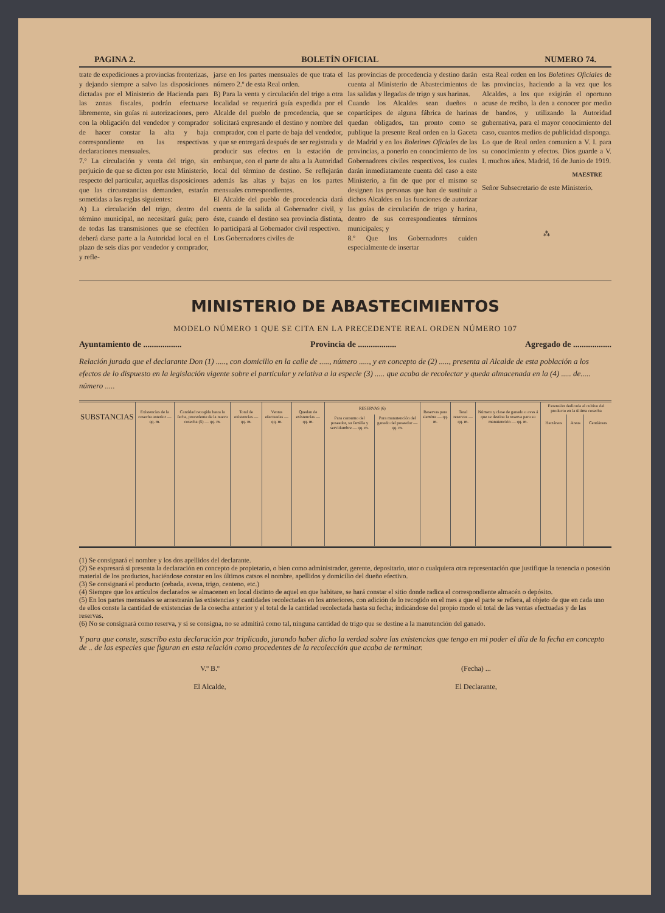PAGINA 2. BOLETÍN OFICIAL NUMERO 74.
trate de expediciones a provincias fronterizas, y dejando siempre a salvo las disposiciones dictadas por el Ministerio de Hacienda para las zonas fiscales, podrán efectuarse libremente, sin guías ni autorizaciones, pero con la obligación del vendedor y comprador de hacer constar la alta y baja correspondiente en las respectivas declaraciones mensuales.
7.º La circulación y venta del trigo, sin perjuicio de que se dicten por este Ministerio, respecto del particular, aquellas disposiciones que las circunstancias demanden, estarán sometidas a las reglas siguientes:
A) La circulación del trigo, dentro del término municipal, no necesitará guía; pero de todas las transmisiones que se efectúen deberá darse parte a la Autoridad local en el plazo de seis días por vendedor y comprador, y refle-
jarse en los partes mensuales de que trata el número 2.º de esta Real orden.
B) Para la venta y circulación del trigo a otra localidad se requerirá guía expedida por el Alcalde del pueblo de procedencia, que se solicitará expresando el destino y nombre del comprador, con el parte de baja del vendedor, y que se entregará después de ser registrada y producir sus efectos en la estación de embarque, con el parte de alta a la Autoridad local del término de destino. Se reflejarán además las altas y bajas en los partes mensuales correspondientes.
El Alcalde del pueblo de procedencia dará cuenta de la salida al Gobernador civil, y éste, cuando el destino sea provincia distinta, lo participará al Gobernador civil respectivo.
Los Gobernadores civiles de
las provincias de procedencia y destino darán cuenta al Ministerio de Abastecimientos de las salidas y llegadas de trigo y sus harinas.
Cuando los Alcaldes sean dueños o copartícipes de alguna fábrica de harinas quedan obligados, tan pronto como se publique la presente Real orden en la Gaceta de Madrid y en los Boletines Oficiales de las provincias, a ponerlo en conocimiento de los Gobernadores civiles respectivos, los cuales darán inmediatamente cuenta del caso a este Ministerio, a fin de que por el mismo se designen las personas que han de sustituir a dichos Alcaldes en las funciones de autorizar las guías de circulación de trigo y harina, dentro de sus correspondientes términos municipales; y
8.º Que los Gobernadores cuiden especialmente de insertar
esta Real orden en los Boletines Oficiales de las provincias, haciendo a la vez que los Alcaldes, a los que exigirán el oportuno acuse de recibo, la den a conocer por medio de bandos, y utilizando la Autoridad gubernativa, para el mayor conocimiento del caso, cuantos medios de publicidad disponga.
Lo que de Real orden comunico a V. I. para su conocimiento y efectos. Dios guarde a V. I. muchos años. Madrid, 16 de Junio de 1919.
MAESTRE
Señor Subsecretario de este Ministerio.
⁂
MINISTERIO DE ABASTECIMIENTOS
MODELO NÚMERO 1 QUE SE CITA EN LA PRECEDENTE REAL ORDEN NÚMERO 107
Ayuntamiento de .................. Provincia de .................. Agregado de ..................
Relación jurada que el declarante Don (1) ....., con domicilio en la calle de ....., número ....., y en concepto de (2) ....., presenta al Alcalde de esta población a los efectos de lo dispuesto en la legislación vigente sobre el particular y relativa a la especie (3) ..... que acaba de recolectar y queda almacenada en la (4) ..... de..... número .....
| SUBSTANCIAS | Existencias de la cosecha anterior — qq. m. | Cantidad recogida hasta la fecha, procedente de la nueva cosecha (5) — qq. m. | Total de existencias — qq. m. | Ventas efectuadas — qq. m. | Quedan de existencias — qq. m. | RESERVAS (6) | | Reservas para siembra — qq. m. | Total reservas — qq. m. | Número y clase de ganado o aves á que se destina la reserva para su manutención — qq. m. | Extensión dedicada al cultivo del producto en la última cosecha | | |
| --- | --- | --- | --- | --- | --- | --- | --- | --- | --- | --- | --- | --- | --- |
| | | | | | | Para consumo del poseedor, su familia y servidumbre — qq. m. | Para manutención del ganado del poseedor — qq. m. | | | | Hectáreas | Areas | Centiáreas |
(1) Se consignará el nombre y los dos apellidos del declarante.
(2) Se expresará si presenta la declaración en concepto de propietario, o bien como administrador, gerente, depositario, utor o cualquiera otra representación que justifique la tenencia o posesión material de los productos, haciéndose constar en los últimos catsos el nombre, apellidos y domicilio del dueño efectivo.
(3) Se consignará el producto (cebada, avena, trigo, centeno, etc.)
(4) Siempre que los artículos declarados se almacenen en local distinto de aquel en que habitare, se hará constar el sitio donde radica el correspondiente almacén o depósito.
(5) En los partes mensuales se arrastrarán las existencias y cantidades recolectadas en los anteriores, con adición de lo recogido en el mes a que el parte se refiera, al objeto de que en cada uno de ellos conste la cantidad de existencias de la cosecha anterior y el total de la cantidad recolectada hasta su fecha; indicándose del propio modo el total de las ventas efectuadas y de las reservas.
(6) No se consignará como reserva, y si se consigna, no se admitirá como tal, ninguna cantidad de trigo que se destine a la manutención del ganado.
Y para que conste, suscribo esta declaración por triplicado, jurando haber dicho la verdad sobre las existencias que tengo en mi poder el día de la fecha en concepto de .. de las especies que figuran en esta relación como procedentes de la recolección que acaba de terminar.
V.º B.º
El Alcalde,
(Fecha) ...
El Declarante,